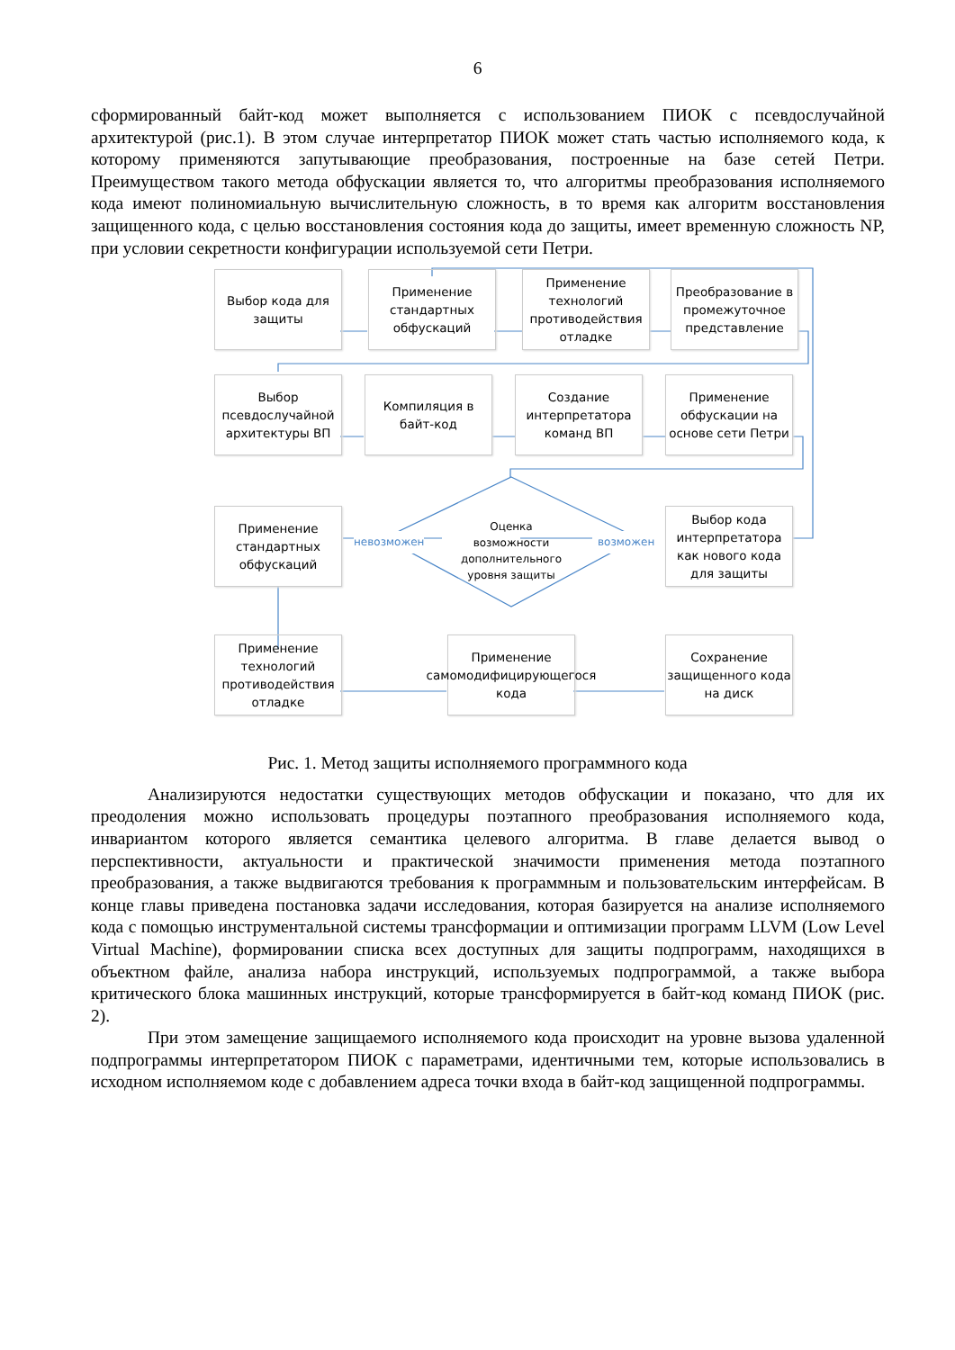6
сформированный байт-код может выполняется с использованием ПИОК с псевдослучайной архитектурой (рис.1). В этом случае интерпретатор ПИОК может стать частью исполняемого кода, к которому применяются запутывающие преобразования, построенные на базе сетей Петри. Преимуществом такого метода обфускации является то, что алгоритмы преобразования исполняемого кода имеют полиномиальную вычислительную сложность, в то время как алгоритм восстановления защищенного кода, с целью восстановления состояния кода до защиты, имеет временную сложность NP, при условии секретности конфигурации используемой сети Петри.
Выбор кода для защиты
Применение стандартных обфускаций
Применение технологий противодействия отладке
Преобразование в промежуточное представление
Выбор псевдослучайной архитектуры ВП
Компиляция в байт-код
Создание интерпретатора команд ВП
Применение обфускации на основе сети Петри
Применение стандартных обфускаций
Оценка возможности дополнительного уровня защиты
Выбор кода интерпретатора как нового кода для защиты
невозможен возможен
Применение технологий противодействия отладке
Применение самомодифицирующегося кода
Сохранение защищенного кода на диск
Рис. 1. Метод защиты исполняемого программного кода
Анализируются недостатки существующих методов обфускации и показано, что для их преодоления можно использовать процедуры поэтапного преобразования исполняемого кода, инвариантом которого является семантика целевого алгоритма. В главе делается вывод о перспективности, актуальности и практической значимости применения метода поэтапного преобразования, а также выдвигаются требования к программным и пользовательским интерфейсам. В конце главы приведена постановка задачи исследования, которая базируется на анализе исполняемого кода с помощью инструментальной системы трансформации и оптимизации программ LLVM (Low Level Virtual Machine), формировании списка всех доступных для защиты подпрограмм, находящихся в объектном файле, анализа набора инструкций, используемых подпрограммой, а также выбора критического блока машинных инструкций, которые трансформируется в байт-код команд ПИОК (рис. 2).
При этом замещение защищаемого исполняемого кода происходит на уровне вызова удаленной подпрограммы интерпретатором ПИОК с параметрами, идентичными тем, которые использовались в исходном исполняемом коде с добавлением адреса точки входа в байт-код защищенной подпрограммы.